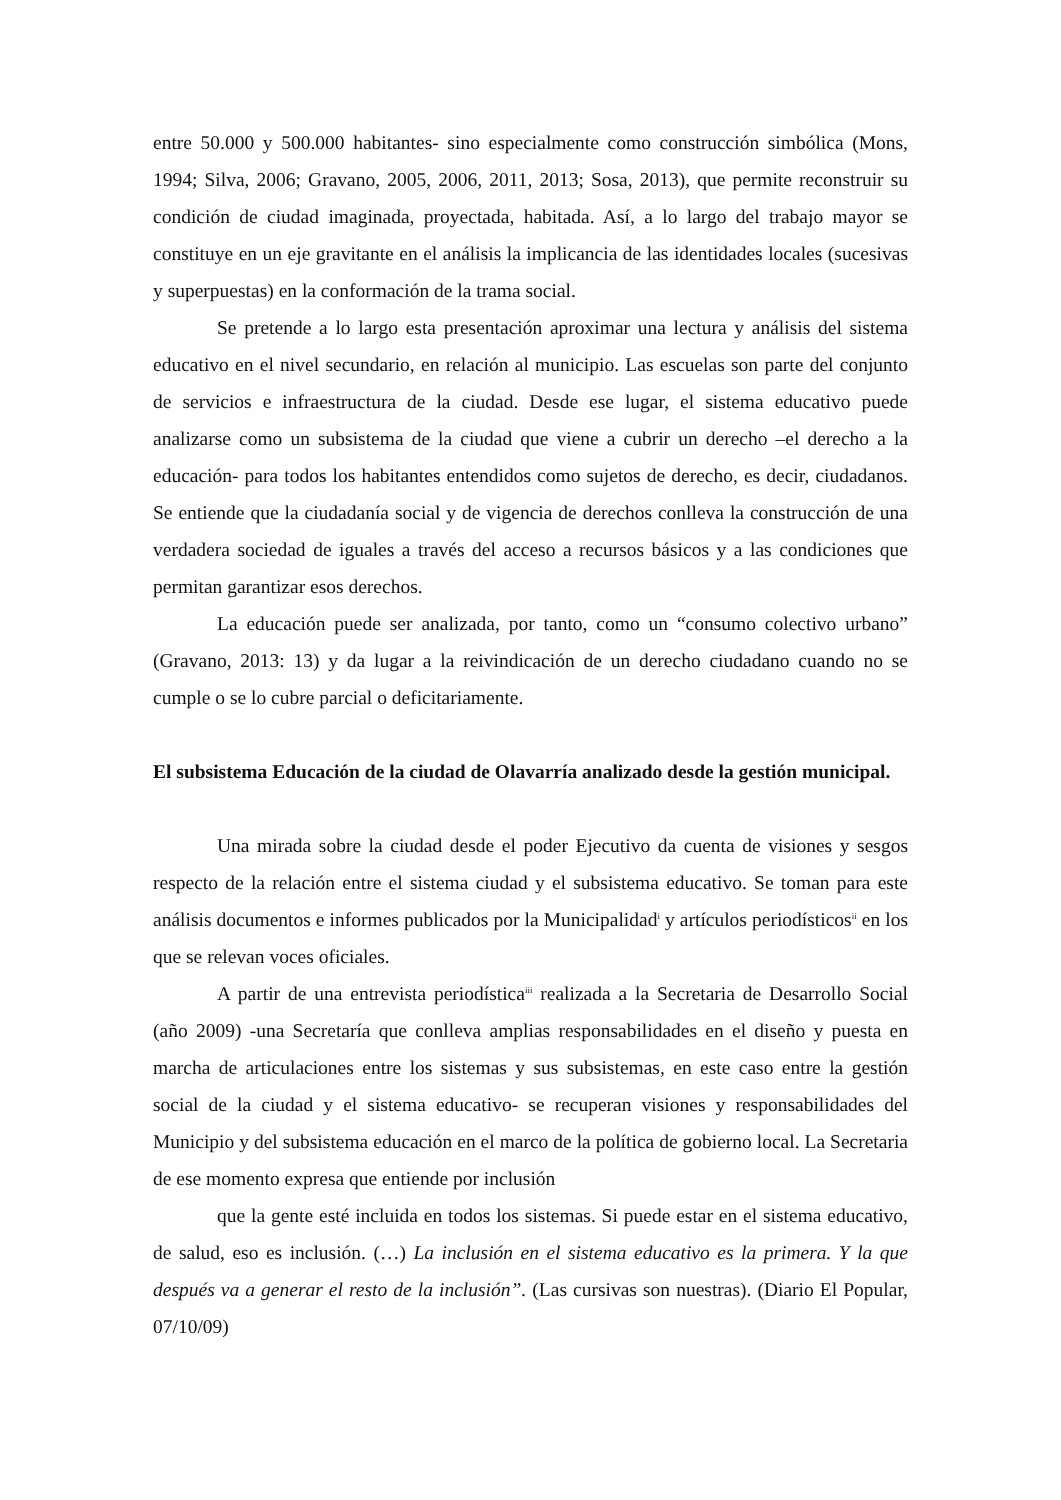entre 50.000 y 500.000 habitantes- sino especialmente como construcción simbólica (Mons, 1994; Silva, 2006; Gravano, 2005, 2006, 2011, 2013; Sosa, 2013), que permite reconstruir su condición de ciudad imaginada, proyectada, habitada. Así, a lo largo del trabajo mayor se constituye en un eje gravitante en el análisis la implicancia de las identidades locales (sucesivas y superpuestas) en la conformación de la trama social.
Se pretende a lo largo esta presentación aproximar una lectura y análisis del sistema educativo en el nivel secundario, en relación al municipio. Las escuelas son parte del conjunto de servicios e infraestructura de la ciudad. Desde ese lugar, el sistema educativo puede analizarse como un subsistema de la ciudad que viene a cubrir un derecho –el derecho a la educación- para todos los habitantes entendidos como sujetos de derecho, es decir, ciudadanos. Se entiende que la ciudadanía social y de vigencia de derechos conlleva la construcción de una verdadera sociedad de iguales a través del acceso a recursos básicos y a las condiciones que permitan garantizar esos derechos.
La educación puede ser analizada, por tanto, como un “consumo colectivo urbano” (Gravano, 2013: 13) y da lugar a la reivindicación de un derecho ciudadano cuando no se cumple o se lo cubre parcial o deficitariamente.
El subsistema Educación de la ciudad de Olavarría analizado desde la gestión municipal.
Una mirada sobre la ciudad desde el poder Ejecutivo da cuenta de visiones y sesgos respecto de la relación entre el sistema ciudad y el subsistema educativo. Se toman para este análisis documentos e informes publicados por la Municipalidad<sup>i</sup> y artículos periodísticos<sup>ii</sup> en los que se relevan voces oficiales.
A partir de una entrevista periodística<sup>iii</sup> realizada a la Secretaria de Desarrollo Social (año 2009) -una Secretaría que conlleva amplias responsabilidades en el diseño y puesta en marcha de articulaciones entre los sistemas y sus subsistemas, en este caso entre la gestión social de la ciudad y el sistema educativo- se recuperan visiones y responsabilidades del Municipio y del subsistema educación en el marco de la política de gobierno local. La Secretaria de ese momento expresa que entiende por inclusión
que la gente esté incluida en todos los sistemas. Si puede estar en el sistema educativo, de salud, eso es inclusión. (…) La inclusión en el sistema educativo es la primera. Y la que después va a generar el resto de la inclusión”. (Las cursivas son nuestras). (Diario El Popular, 07/10/09)